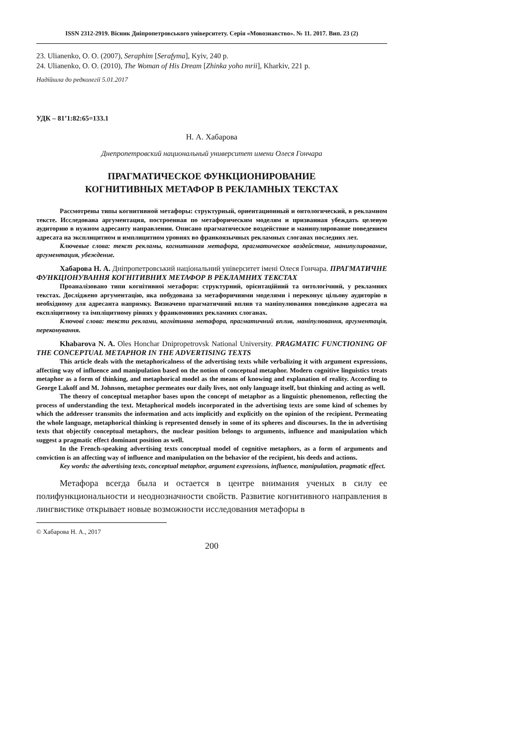ISSN 2312-2919. Вісник Дніпропетровського університету. Серія «Мовознавство». № 11. 2017. Вип. 23 (2)
23. Ulianenko, O. O. (2007), Seraphim [Serafyma], Kyiv, 240 p.
24. Ulianenko, O. O. (2010), The Woman of His Dream [Zhinka yoho mrii], Kharkiv, 221 p.
Надійшла до редколегії 5.01.2017
УДК – 81’1:82:65=133.1
Н. А. Хабарова
Днепропетровский национальный университет имени Олеся Гончара
ПРАГМАТИЧЕСКОЕ ФУНКЦИОНИРОВАНИЕ
КОГНИТИВНЫХ МЕТАФОР В РЕКЛАМНЫХ ТЕКСТАХ
Рассмотрены типы когнитивной метафоры: структурный, ориентационный и онтологический, в рекламном тексте. Исследована аргументация, построенная по метафорическим моделям и призванная убеждать целевую аудиторию в нужном адресанту направлении. Описано прагматическое воздействие и манипулирование поведением адресата на эксплицитном и имплицитном уровнях во франкоязычных рекламных слоганах последних лет.
Ключевые слова: текст рекламы, когнитивная метафора, прагматическое воздействие, манипулирование, аргументация, убеждение.
Хабарова Н. А. Дніпропетровський національний університет імені Олеся Гончара. ПРАГМАТИЧНЕ ФУНКЦІОНУВАННЯ КОГНІТИВНИХ МЕТАФОР В РЕКЛАМНИХ ТЕКСТАХ
Проаналізовано типи когнітивної метафори: структурний, орієнтаційний та онтологічний, у рекламних текстах. Досліджено аргументацію, яка побудована за метафоричними моделями і переконує цільову аудиторію в необхідному для адресанта напрямку. Визначено прагматичний вплив та маніпулювання поведінкою адресата на експліцитному та імпліцитному рівнях у франкомовних рекламних слоганах.
Ключові слова: тексти реклами, когнітивна метафора, прагматичний вплив, маніпулювання, аргументація, переконування.
Khabarova N. A. Oles Honchar Dnipropetrovsk National University. PRAGMATIC FUNCTIONING OF THE CONCEPTUAL METAPHOR IN THE ADVERTISING TEXTS
This article deals with the metaphoricalness of the advertising texts while verbalizing it with argument expressions, affecting way of influence and manipulation based on the notion of conceptual metaphor. Modern cognitive linguistics treats metaphor as a form of thinking, and metaphorical model as the means of knowing and explanation of reality. According to George Lakoff and M. Johnson, metaphor permeates our daily lives, not only language itself, but thinking and acting as well.
The theory of conceptual metaphor bases upon the concept of metaphor as a linguistic phenomenon, reflecting the process of understanding the text. Metaphorical models incorporated in the advertising texts are some kind of schemes by which the addresser transmits the information and acts implicitly and explicitly on the opinion of the recipient. Permeating the whole language, metaphorical thinking is represented densely in some of its spheres and discourses. In the in advertising texts that objectify conceptual metaphors, the nuclear position belongs to arguments, influence and manipulation which suggest a pragmatic effect dominant position as well.
In the French-speaking advertising texts conceptual model of cognitive metaphors, as a form of arguments and conviction is an affecting way of influence and manipulation on the behavior of the recipient, his deeds and actions.
Key words: the advertising texts, conceptual metaphor, argument expressions, influence, manipulation, pragmatic effect.
Метафора всегда была и остается в центре внимания ученых в силу ее полифункциональности и неоднозначности свойств. Развитие когнитивного направления в лингвистике открывает новые возможности исследования метафоры в
© Хабарова Н. А., 2017
200